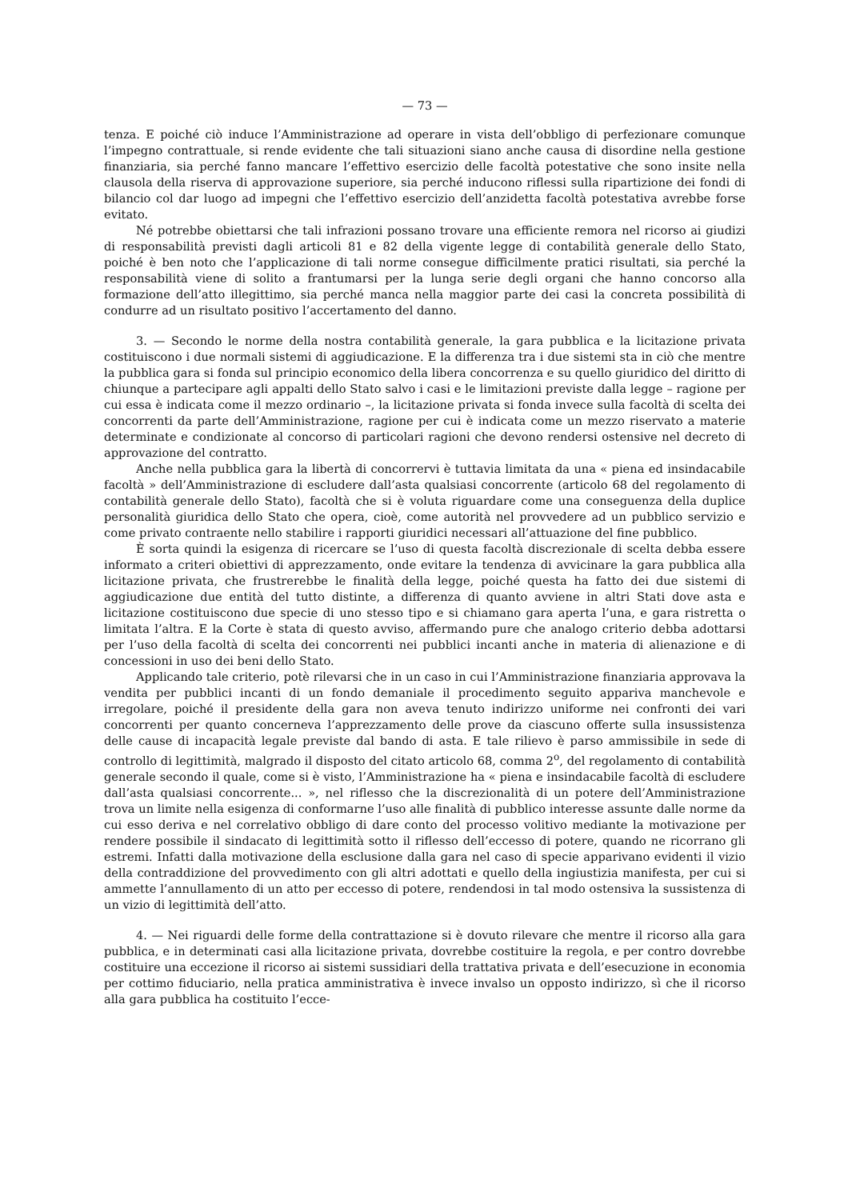— 73 —
tenza. E poiché ciò induce l’Amministrazione ad operare in vista dell’obbligo di perfezionare comunque l’impegno contrattuale, si rende evidente che tali situazioni siano anche causa di disordine nella gestione finanziaria, sia perché fanno mancare l’effettivo esercizio delle facoltà potestative che sono insite nella clausola della riserva di approvazione superiore, sia perché inducono riflessi sulla ripartizione dei fondi di bilancio col dar luogo ad impegni che l’effettivo esercizio dell’anzidetta facoltà potestativa avrebbe forse evitato.
Né potrebbe obiettarsi che tali infrazioni possano trovare una efficiente remora nel ricorso ai giudizi di responsabilità previsti dagli articoli 81 e 82 della vigente legge di contabilità generale dello Stato, poiché è ben noto che l’applicazione di tali norme consegue difficilmente pratici risultati, sia perché la responsabilità viene di solito a frantumarsi per la lunga serie degli organi che hanno concorso alla formazione dell’atto illegittimo, sia perché manca nella maggior parte dei casi la concreta possibilità di condurre ad un risultato positivo l’accertamento del danno.
3. — Secondo le norme della nostra contabilità generale, la gara pubblica e la licitazione privata costituiscono i due normali sistemi di aggiudicazione. E la differenza tra i due sistemi sta in ciò che mentre la pubblica gara si fonda sul principio economico della libera concorrenza e su quello giuridico del diritto di chiunque a partecipare agli appalti dello Stato salvo i casi e le limitazioni previste dalla legge – ragione per cui essa è indicata come il mezzo ordinario –, la licitazione privata si fonda invece sulla facoltà di scelta dei concorrenti da parte dell’Amministrazione, ragione per cui è indicata come un mezzo riservato a materie determinate e condizionate al concorso di particolari ragioni che devono rendersi ostensive nel decreto di approvazione del contratto.
Anche nella pubblica gara la libertà di concorrervi è tuttavia limitata da una « piena ed insindacabile facoltà » dell’Amministrazione di escludere dall’asta qualsiasi concorrente (articolo 68 del regolamento di contabilità generale dello Stato), facoltà che si è voluta riguardare come una conseguenza della duplice personalità giuridica dello Stato che opera, cioè, come autorità nel provvedere ad un pubblico servizio e come privato contraente nello stabilire i rapporti giuridici necessari all’attuazione del fine pubblico.
È sorta quindi la esigenza di ricercare se l’uso di questa facoltà discrezionale di scelta debba essere informato a criteri obiettivi di apprezzamento, onde evitare la tendenza di avvicinare la gara pubblica alla licitazione privata, che frustrerebbe le finalità della legge, poiché questa ha fatto dei due sistemi di aggiudicazione due entità del tutto distinte, a differenza di quanto avviene in altri Stati dove asta e licitazione costituiscono due specie di uno stesso tipo e si chiamano gara aperta l’una, e gara ristretta o limitata l’altra. E la Corte è stata di questo avviso, affermando pure che analogo criterio debba adottarsi per l’uso della facoltà di scelta dei concorrenti nei pubblici incanti anche in materia di alienazione e di concessioni in uso dei beni dello Stato.
Applicando tale criterio, potè rilevarsi che in un caso in cui l’Amministrazione finanziaria approvava la vendita per pubblici incanti di un fondo demaniale il procedimento seguito appariva manchevole e irregolare, poiché il presidente della gara non aveva tenuto indirizzo uniforme nei confronti dei vari concorrenti per quanto concerneva l’apprezzamento delle prove da ciascuno offerte sulla insussistenza delle cause di incapacità legale previste dal bando di asta. E tale rilievo è parso ammissibile in sede di controllo di legittimità, malgrado il disposto del citato articolo 68, comma 2<sup>o</sup>, del regolamento di contabilità generale secondo il quale, come si è visto, l’Amministrazione ha « piena e insindacabile facoltà di escludere dall’asta qualsiasi concorrente... », nel riflesso che la discrezionalità di un potere dell’Amministrazione trova un limite nella esigenza di conformarne l’uso alle finalità di pubblico interesse assunte dalle norme da cui esso deriva e nel correlativo obbligo di dare conto del processo volitivo mediante la motivazione per rendere possibile il sindacato di legittimità sotto il riflesso dell’eccesso di potere, quando ne ricorrano gli estremi. Infatti dalla motivazione della esclusione dalla gara nel caso di specie apparivano evidenti il vizio della contraddizione del provvedimento con gli altri adottati e quello della ingiustizia manifesta, per cui si ammette l’annullamento di un atto per eccesso di potere, rendendosi in tal modo ostensiva la sussistenza di un vizio di legittimità dell’atto.
4. — Nei riguardi delle forme della contrattazione si è dovuto rilevare che mentre il ricorso alla gara pubblica, e in determinati casi alla licitazione privata, dovrebbe costituire la regola, e per contro dovrebbe costituire una eccezione il ricorso ai sistemi sussidiari della trattativa privata e dell’esecuzione in economia per cottimo fiduciario, nella pratica amministrativa è invece invalso un opposto indirizzo, sì che il ricorso alla gara pubblica ha costituito l’ecce-